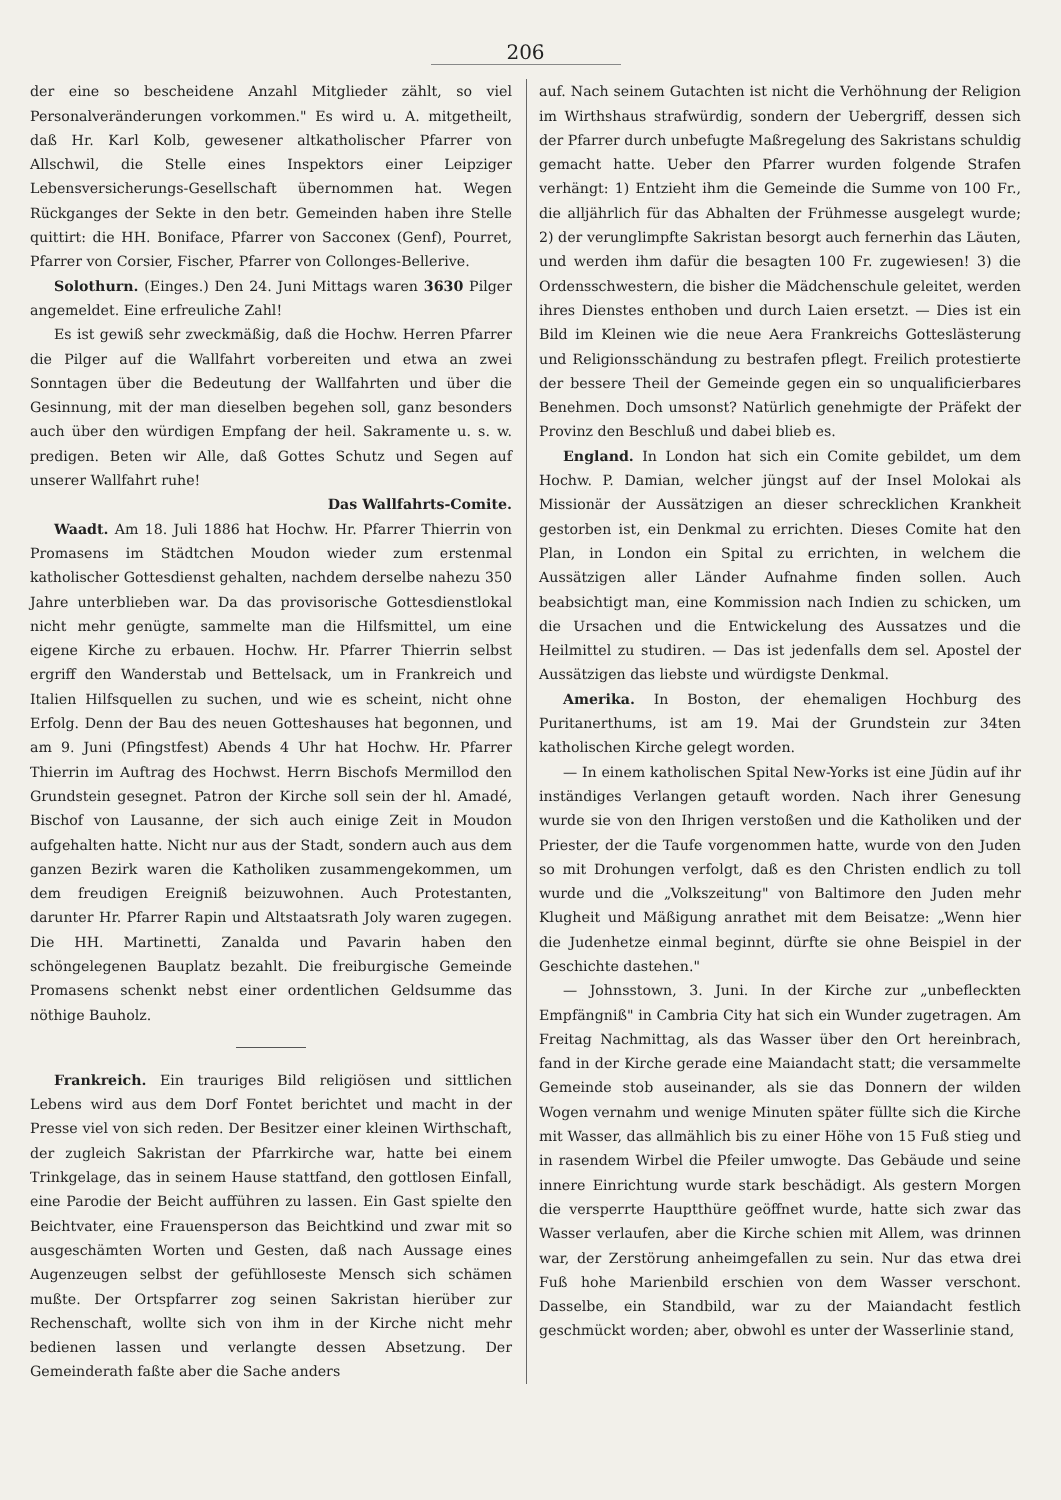206
der eine so bescheidene Anzahl Mitglieder zählt, so viel Personalveränderungen vorkommen." Es wird u. A. mitgetheilt, daß Hr. Karl Kolb, gewesener altkatholischer Pfarrer von Allschwil, die Stelle eines Inspektors einer Leipziger Lebensversicherungs-Gesellschaft übernommen hat. Wegen Rückganges der Sekte in den betr. Gemeinden haben ihre Stelle quittirt: die HH. Boniface, Pfarrer von Sacconex (Genf), Pourret, Pfarrer von Corsier, Fischer, Pfarrer von Collonges-Bellerive.
Solothurn. (Einges.) Den 24. Juni Mittags waren 3630 Pilger angemeldet. Eine erfreuliche Zahl!
Es ist gewiß sehr zweckmäßig, daß die Hochw. Herren Pfarrer die Pilger auf die Wallfahrt vorbereiten und etwa an zwei Sonntagen über die Bedeutung der Wallfahrten und über die Gesinnung, mit der man dieselben begehen soll, ganz besonders auch über den würdigen Empfang der heil. Sakramente u. s. w. predigen. Beten wir Alle, daß Gottes Schutz und Segen auf unserer Wallfahrt ruhe!
Das Wallfahrts-Comite.
Waadt. Am 18. Juli 1886 hat Hochw. Hr. Pfarrer Thierrin von Promasens im Städtchen Moudon wieder zum erstenmal katholischer Gottesdienst gehalten, nachdem derselbe nahezu 350 Jahre unterblieben war. Da das provisorische Gottesdienstlokal nicht mehr genügte, sammelte man die Hilfsmittel, um eine eigene Kirche zu erbauen. Hochw. Hr. Pfarrer Thierrin selbst ergriff den Wanderstab und Bettelsack, um in Frankreich und Italien Hilfsquellen zu suchen, und wie es scheint, nicht ohne Erfolg. Denn der Bau des neuen Gotteshauses hat begonnen, und am 9. Juni (Pfingstfest) Abends 4 Uhr hat Hochw. Hr. Pfarrer Thierrin im Auftrag des Hochwst. Herrn Bischofs Mermillod den Grundstein gesegnet. Patron der Kirche soll sein der hl. Amadé, Bischof von Lausanne, der sich auch einige Zeit in Moudon aufgehalten hatte. Nicht nur aus der Stadt, sondern auch aus dem ganzen Bezirk waren die Katholiken zusammengekommen, um dem freudigen Ereigniß beizuwohnen. Auch Protestanten, darunter Hr. Pfarrer Rapin und Altstaatsrath Joly waren zugegen. Die HH. Martinetti, Zanalda und Pavarin haben den schöngelegenen Bauplatz bezahlt. Die freiburgische Gemeinde Promasens schenkt nebst einer ordentlichen Geldsumme das nöthige Bauholz.
Frankreich. Ein trauriges Bild religiösen und sittlichen Lebens wird aus dem Dorf Fontet berichtet und macht in der Presse viel von sich reden. Der Besitzer einer kleinen Wirthschaft, der zugleich Sakristan der Pfarrkirche war, hatte bei einem Trinkgelage, das in seinem Hause stattfand, den gottlosen Einfall, eine Parodie der Beicht aufführen zu lassen. Ein Gast spielte den Beichtvater, eine Frauensperson das Beichtkind und zwar mit so ausgeschämten Worten und Gesten, daß nach Aussage eines Augenzeugen selbst der gefühlloseste Mensch sich schämen mußte. Der Ortspfarrer zog seinen Sakristan hierüber zur Rechenschaft, wollte sich von ihm in der Kirche nicht mehr bedienen lassen und verlangte dessen Absetzung. Der Gemeinderath faßte aber die Sache anders
auf. Nach seinem Gutachten ist nicht die Verhöhnung der Religion im Wirthshaus strafwürdig, sondern der Uebergriff, dessen sich der Pfarrer durch unbefugte Maßregelung des Sakristans schuldig gemacht hatte. Ueber den Pfarrer wurden folgende Strafen verhängt: 1) Entzieht ihm die Gemeinde die Summe von 100 Fr., die alljährlich für das Abhalten der Frühmesse ausgelegt wurde; 2) der verunglimpfte Sakristan besorgt auch fernerhin das Läuten, und werden ihm dafür die besagten 100 Fr. zugewiesen! 3) die Ordensschwestern, die bisher die Mädchenschule geleitet, werden ihres Dienstes enthoben und durch Laien ersetzt. — Dies ist ein Bild im Kleinen wie die neue Aera Frankreichs Gotteslästerung und Religionsschändung zu bestrafen pflegt. Freilich protestierte der bessere Theil der Gemeinde gegen ein so unqualificierbares Benehmen. Doch umsonst? Natürlich genehmigte der Präfekt der Provinz den Beschluß und dabei blieb es.
England. In London hat sich ein Comite gebildet, um dem Hochw. P. Damian, welcher jüngst auf der Insel Molokai als Missionär der Aussätzigen an dieser schrecklichen Krankheit gestorben ist, ein Denkmal zu errichten. Dieses Comite hat den Plan, in London ein Spital zu errichten, in welchem die Aussätzigen aller Länder Aufnahme finden sollen. Auch beabsichtigt man, eine Kommission nach Indien zu schicken, um die Ursachen und die Entwickelung des Aussatzes und die Heilmittel zu studiren. — Das ist jedenfalls dem sel. Apostel der Aussätzigen das liebste und würdigste Denkmal.
Amerika. In Boston, der ehemaligen Hochburg des Puritanerthums, ist am 19. Mai der Grundstein zur 34ten katholischen Kirche gelegt worden.
— In einem katholischen Spital New-Yorks ist eine Jüdin auf ihr inständiges Verlangen getauft worden. Nach ihrer Genesung wurde sie von den Ihrigen verstoßen und die Katholiken und der Priester, der die Taufe vorgenommen hatte, wurde von den Juden so mit Drohungen verfolgt, daß es den Christen endlich zu toll wurde und die „Volkszeitung" von Baltimore den Juden mehr Klugheit und Mäßigung anrathet mit dem Beisatze: „Wenn hier die Judenhetze einmal beginnt, dürfte sie ohne Beispiel in der Geschichte dastehen."
— Johnsstown, 3. Juni. In der Kirche zur „unbefleckten Empfängniß" in Cambria City hat sich ein Wunder zugetragen. Am Freitag Nachmittag, als das Wasser über den Ort hereinbrach, fand in der Kirche gerade eine Maiandacht statt; die versammelte Gemeinde stob auseinander, als sie das Donnern der wilden Wogen vernahm und wenige Minuten später füllte sich die Kirche mit Wasser, das allmählich bis zu einer Höhe von 15 Fuß stieg und in rasendem Wirbel die Pfeiler umwogte. Das Gebäude und seine innere Einrichtung wurde stark beschädigt. Als gestern Morgen die versperrte Hauptthüre geöffnet wurde, hatte sich zwar das Wasser verlaufen, aber die Kirche schien mit Allem, was drinnen war, der Zerstörung anheimgefallen zu sein. Nur das etwa drei Fuß hohe Marienbild erschien von dem Wasser verschont. Dasselbe, ein Standbild, war zu der Maiandacht festlich geschmückt worden; aber, obwohl es unter der Wasserlinie stand,